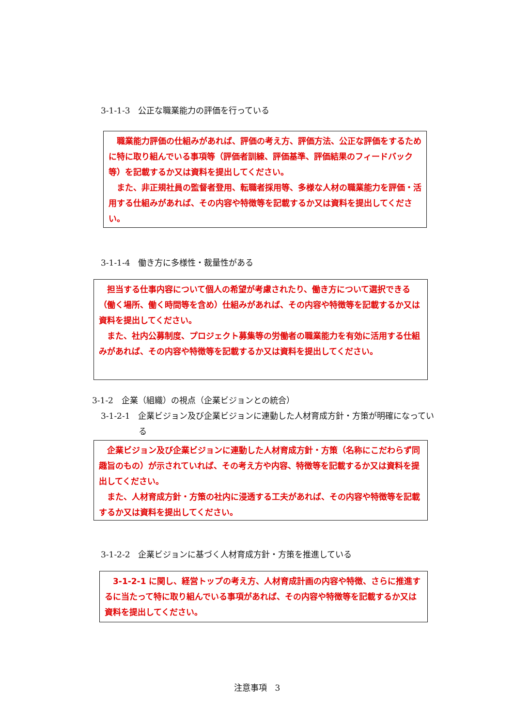3-1-1-3　公正な職業能力の評価を行っている
職業能力評価の仕組みがあれば、評価の考え方、評価方法、公正な評価をするために特に取り組んでいる事項等（評価者訓練、評価基準、評価結果のフィードバック等）を記載するか又は資料を提出してください。
また、非正規社員の監督者登用、転職者採用等、多様な人材の職業能力を評価・活用する仕組みがあれば、その内容や特徴等を記載するか又は資料を提出してください。
3-1-1-4　働き方に多様性・裁量性がある
担当する仕事内容について個人の希望が考慮されたり、働き方について選択できる（働く場所、働く時間等を含め）仕組みがあれば、その内容や特徴等を記載するか又は資料を提出してください。
また、社内公募制度、プロジェクト募集等の労働者の職業能力を有効に活用する仕組みがあれば、その内容や特徴等を記載するか又は資料を提出してください。
3-1-2　企業（組織）の視点（企業ビジョンとの統合）
3-1-2-1　企業ビジョン及び企業ビジョンに連動した人材育成方針・方策が明確になっている
企業ビジョン及び企業ビジョンに連動した人材育成方針・方策（名称にこだわらず同趣旨のもの）が示されていれば、その考え方や内容、特徴等を記載するか又は資料を提出してください。
また、人材育成方針・方策の社内に浸透する工夫があれば、その内容や特徴等を記載するか又は資料を提出してください。
3-1-2-2　企業ビジョンに基づく人材育成方針・方策を推進している
3-1-2-1 に関し、経営トップの考え方、人材育成計画の内容や特徴、さらに推進するに当たって特に取り組んでいる事項があれば、その内容や特徴等を記載するか又は資料を提出してください。
注意事項　3